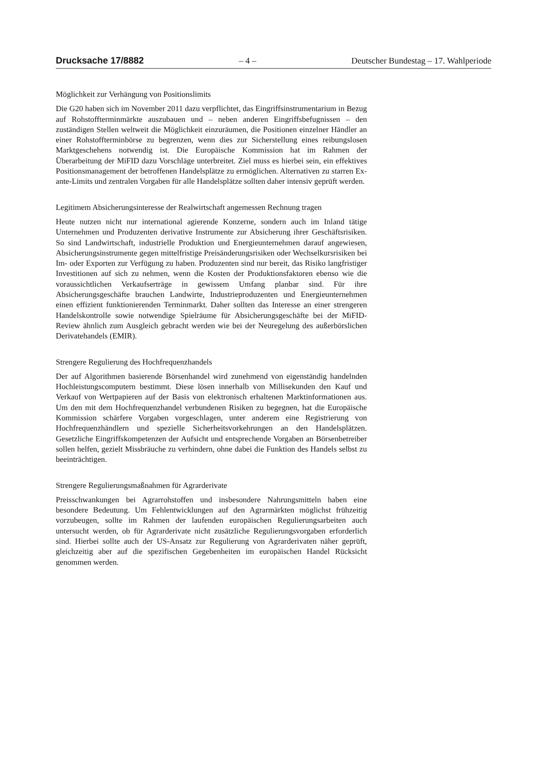Drucksache 17/8882 – 4 – Deutscher Bundestag – 17. Wahlperiode
Möglichkeit zur Verhängung von Positionslimits
Die G20 haben sich im November 2011 dazu verpflichtet, das Eingriffsinstrumentarium in Bezug auf Rohstoffterminmärkte auszubauen und – neben anderen Eingriffsbefugnissen – den zuständigen Stellen weltweit die Möglichkeit einzuräumen, die Positionen einzelner Händler an einer Rohstoffterminbörse zu begrenzen, wenn dies zur Sicherstellung eines reibungslosen Marktgeschehens notwendig ist. Die Europäische Kommission hat im Rahmen der Überarbeitung der MiFID dazu Vorschläge unterbreitet. Ziel muss es hierbei sein, ein effektives Positionsmanagement der betroffenen Handelsplätze zu ermöglichen. Alternativen zu starren Ex-ante-Limits und zentralen Vorgaben für alle Handelsplätze sollten daher intensiv geprüft werden.
Legitimem Absicherungsinteresse der Realwirtschaft angemessen Rechnung tragen
Heute nutzen nicht nur international agierende Konzerne, sondern auch im Inland tätige Unternehmen und Produzenten derivative Instrumente zur Absicherung ihrer Geschäftsrisiken. So sind Landwirtschaft, industrielle Produktion und Energieunternehmen darauf angewiesen, Absicherungsinstrumente gegen mittelfristige Preisänderungsrisiken oder Wechselkursrisiken bei Im- oder Exporten zur Verfügung zu haben. Produzenten sind nur bereit, das Risiko langfristiger Investitionen auf sich zu nehmen, wenn die Kosten der Produktionsfaktoren ebenso wie die voraussichtlichen Verkaufserträge in gewissem Umfang planbar sind. Für ihre Absicherungsgeschäfte brauchen Landwirte, Industrieproduzenten und Energieunternehmen einen effizient funktionierenden Terminmarkt. Daher sollten das Interesse an einer strengeren Handelskontrolle sowie notwendige Spielräume für Absicherungsgeschäfte bei der MiFID-Review ähnlich zum Ausgleich gebracht werden wie bei der Neuregelung des außerbörslichen Derivatehandels (EMIR).
Strengere Regulierung des Hochfrequenzhandels
Der auf Algorithmen basierende Börsenhandel wird zunehmend von eigenständig handelnden Hochleistungscomputern bestimmt. Diese lösen innerhalb von Millisekunden den Kauf und Verkauf von Wertpapieren auf der Basis von elektronisch erhaltenen Marktinformationen aus. Um den mit dem Hochfrequenzhandel verbundenen Risiken zu begegnen, hat die Europäische Kommission schärfere Vorgaben vorgeschlagen, unter anderem eine Registrierung von Hochfrequenzhändlern und spezielle Sicherheitsvorkehrungen an den Handelsplätzen. Gesetzliche Eingriffskompetenzen der Aufsicht und entsprechende Vorgaben an Börsenbetreiber sollen helfen, gezielt Missbräuche zu verhindern, ohne dabei die Funktion des Handels selbst zu beeinträchtigen.
Strengere Regulierungsmaßnahmen für Agrarderivate
Preisschwankungen bei Agrarrohstoffen und insbesondere Nahrungsmitteln haben eine besondere Bedeutung. Um Fehlentwicklungen auf den Agrarmärkten möglichst frühzeitig vorzubeugen, sollte im Rahmen der laufenden europäischen Regulierungsarbeiten auch untersucht werden, ob für Agrarderivate nicht zusätzliche Regulierungsvorgaben erforderlich sind. Hierbei sollte auch der US-Ansatz zur Regulierung von Agrarderivaten näher geprüft, gleichzeitig aber auf die spezifischen Gegebenheiten im europäischen Handel Rücksicht genommen werden.